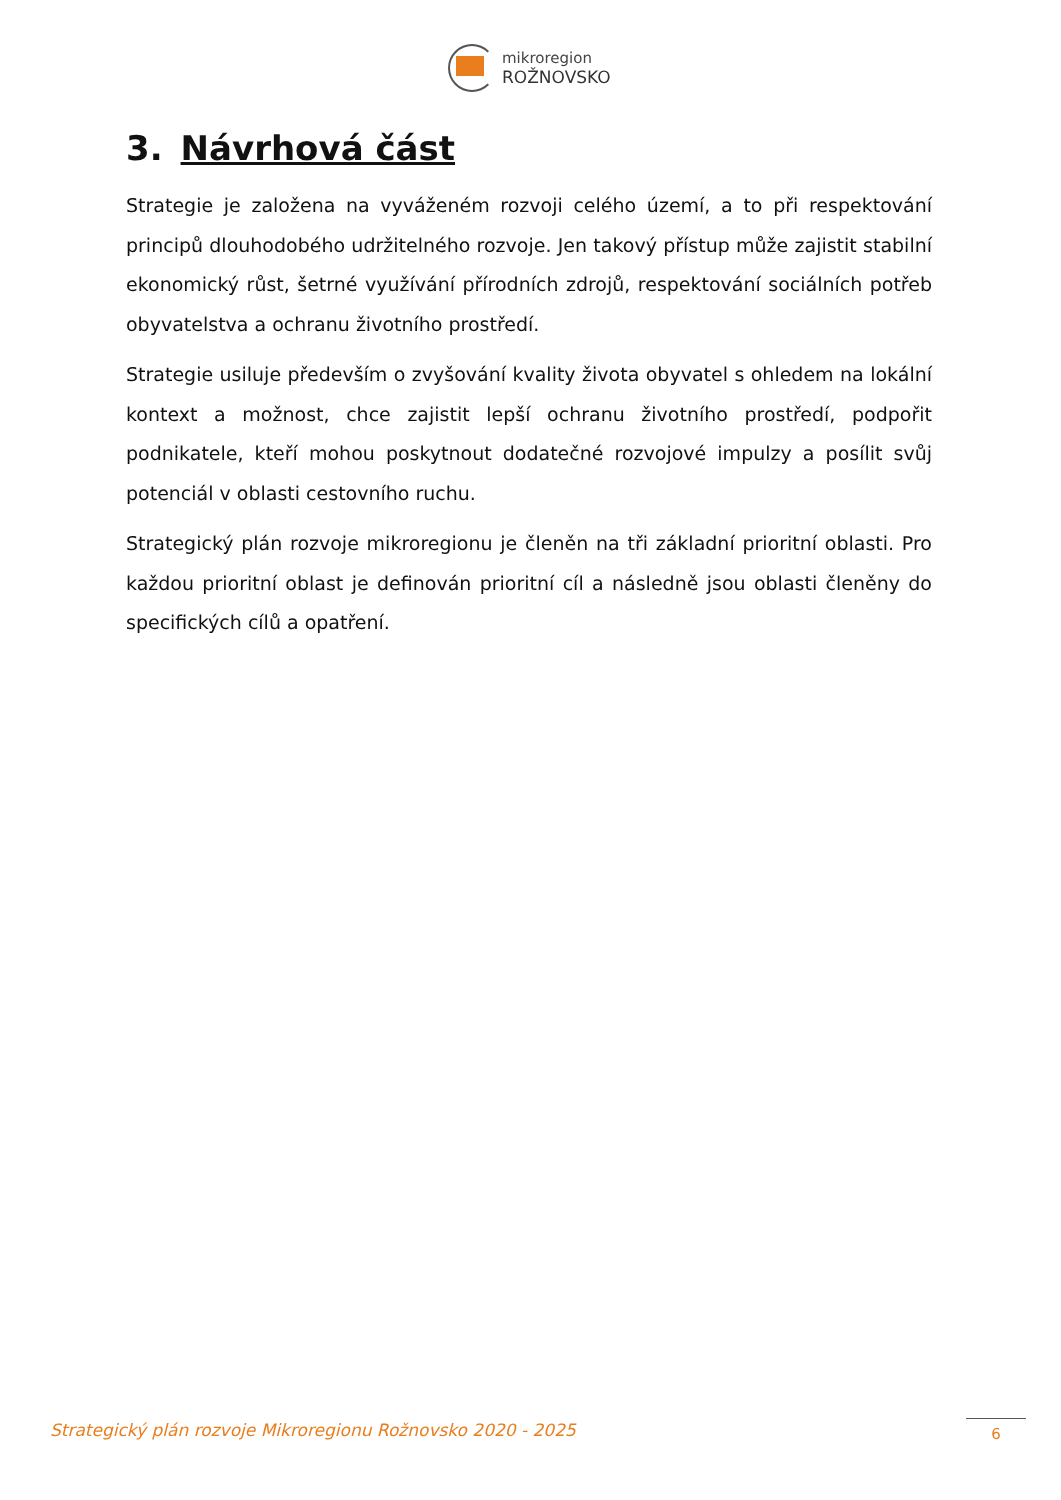mikroregion
ROŽNOVSKO
3. Návrhová část
Strategie je založena na vyváženém rozvoji celého území, a to při respektování principů dlouhodobého udržitelného rozvoje. Jen takový přístup může zajistit stabilní ekonomický růst, šetrné využívání přírodních zdrojů, respektování sociálních potřeb obyvatelstva a ochranu životního prostředí.
Strategie usiluje především o zvyšování kvality života obyvatel s ohledem na lokální kontext a možnost, chce zajistit lepší ochranu životního prostředí, podpořit podnikatele, kteří mohou poskytnout dodatečné rozvojové impulzy a posílit svůj potenciál v oblasti cestovního ruchu.
Strategický plán rozvoje mikroregionu je členěn na tři základní prioritní oblasti. Pro každou prioritní oblast je definován prioritní cíl a následně jsou oblasti členěny do specifických cílů a opatření.
Strategický plán rozvoje Mikroregionu Rožnovsko 2020 - 2025
6